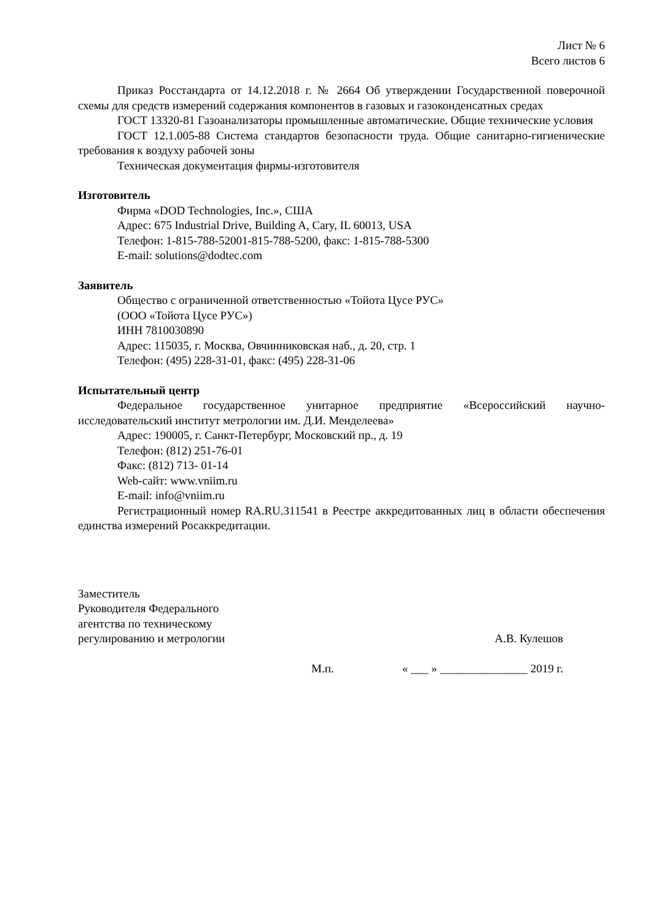Лист № 6
Всего листов 6
Приказ Росстандарта от 14.12.2018 г. № 2664 Об утверждении Государственной поверочной схемы для средств измерений содержания компонентов в газовых и газоконденсатных средах
ГОСТ 13320-81 Газоанализаторы промышленные автоматические. Общие технические условия
ГОСТ 12.1.005-88 Система стандартов безопасности труда. Общие санитарно-гигиенические требования к воздуху рабочей зоны
Техническая документация фирмы-изготовителя
Изготовитель
Фирма «DOD Technologies, Inc.», США
Адрес: 675 Industrial Drive, Building A, Cary, IL 60013, USA
Телефон: 1-815-788-52001-815-788-5200, факс: 1-815-788-5300
E-mail: solutions@dodtec.com
Заявитель
Общество с ограниченной ответственностью «Тойота Цусе РУС»
(ООО «Тойота Цусе РУС»)
ИНН 7810030890
Адрес: 115035, г. Москва, Овчинниковская наб., д. 20, стр. 1
Телефон: (495) 228-31-01, факс: (495) 228-31-06
Испытательный центр
Федеральное государственное унитарное предприятие «Всероссийский научно-исследовательский институт метрологии им. Д.И. Менделеева»
Адрес: 190005, г. Санкт-Петербург, Московский пр., д. 19
Телефон: (812) 251-76-01
Факс: (812) 713- 01-14
Web-сайт: www.vniim.ru
E-mail: info@vniim.ru
Регистрационный номер RA.RU.311541 в Реестре аккредитованных лиц в области обеспечения единства измерений Росаккредитации.
Заместитель
Руководителя Федерального
агентства по техническому
регулированию и метрологии
А.В. Кулешов
М.п. « ___ » _______________ 2019 г.